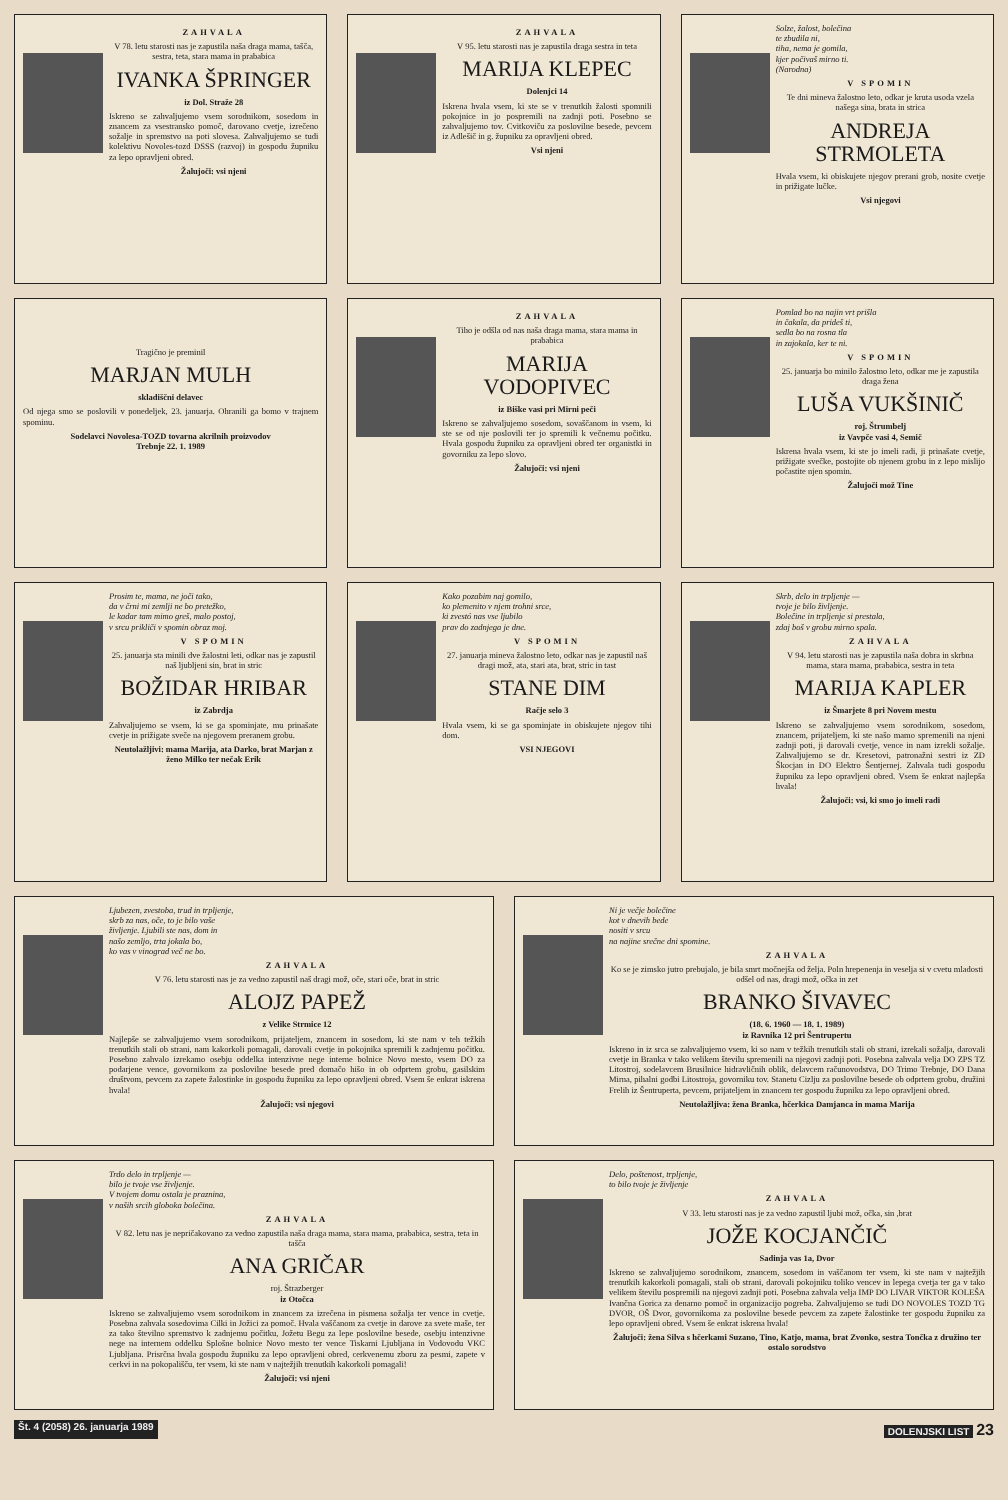ZAHVALA
V 78. letu starosti nas je zapustila naša draga mama, tašča, sestra, teta, stara mama in prababica
IVANKA ŠPRINGER
iz Dol. Straže 28
Iskreno se zahvaljujemo vsem sorodnikom, sosedom in znancem za vsestransko pomoč, darovano cvetje, izrečeno sožalje in spremstvo na poti slovesa. Zahvaljujemo se tudi kolektivu Novoles-tozd DSSS (razvoj) in gospodu župniku za lepo opravljeni obred.
Žalujoči: vsi njeni
ZAHVALA
V 95. letu starosti nas je zapustila draga sestra in teta
MARIJA KLEPEC
Dolenjci 14
Iskrena hvala vsem, ki ste se v trenutkih žalosti spomnili pokojnice in jo pospremili na zadnji poti. Posebno se zahvaljujemo tov. Cvitkoviču za poslovilne besede, pevcem iz Adlešič in g. župniku za opravljeni obred.
Vsi njeni
Solze, žalost, bolečina
te zbudila ni,
tiha, nema je gomila,
kjer počivaš mirno ti.
(Narodna)
V SPOMIN
Te dni mineva žalostno leto, odkar je kruta usoda vzela našega sina, brata in strica
ANDREJA STRMOLETA
Hvala vsem, ki obiskujete njegov prerani grob, nosite cvetje in prižigate lučke.
Vsi njegovi
Tragično je preminil
MARJAN MULH
skladiščni delavec
Od njega smo se poslovili v ponedeljek, 23. januarja. Ohranili ga bomo v trajnem spominu.
Sodelavci Novolesa-TOZD tovarna akrilnih proizvodov
Trebnje 22. 1. 1989
ZAHVALA
Tiho je odšla od nas naša draga mama, stara mama in prababica
MARIJA VODOPIVEC
iz Biške vasi pri Mirni peči
Iskreno se zahvaljujemo sosedom, sovaščanom in vsem, ki ste se od nje poslovili ter jo spremili k večnemu počitku. Hvala gospodu župniku za opravljeni obred ter organistki in govorniku za lepo slovo.
Žalujoči: vsi njeni
Pomlad bo na najin vrt prišla
in čakala, da prideš ti,
sedla bo na rosna tla
in zajokala, ker te ni.
V SPOMIN
25. januarja bo minilo žalostno leto, odkar me je zapustila draga žena
LUŠA VUKŠINIČ
roj. Štrumbelj
iz Vavpče vasi 4, Semič
Iskrena hvala vsem, ki ste jo imeli radi, ji prinašate cvetje, prižigate svečke, postojite ob njenem grobu in z lepo mislijo počastite njen spomin.
Žalujoči mož Tine
Prosim te, mama, ne joči tako,
da v črni mi zemlji ne bo pretežko,
le kadar tam mimo greš, malo postoj,
v srcu prikliči v spomin obraz moj.
V SPOMIN
25. januarja sta minili dve žalostni leti, odkar nas je zapustil naš ljubljeni sin, brat in stric
BOŽIDAR HRIBAR
iz Zabrdja
Zahvaljujemo se vsem, ki se ga spominjate, mu prinašate cvetje in prižigate sveče na njegovem preranem grobu.
Neutolažljivi: mama Marija, ata Darko, brat Marjan z ženo Milko ter nečak Erik
Kako pozabim naj gomilo,
ko plemenito v njem trohni srce,
ki zvestó nas vse ljubilo
prav do zadnjega je dne.
V SPOMIN
27. januarja mineva žalostno leto, odkar nas je zapustil naš dragi mož, ata, stari ata, brat, stric in tast
STANE DIM
Račje selo 3
Hvala vsem, ki se ga spominjate in obiskujete njegov tihi dom.
VSI NJEGOVI
Skrb, delo in trpljenje —
tvoje je bilo življenje.
Bolečine in trpljenje si prestala,
zdaj boš v grobu mirno spala.
ZAHVALA
V 94. letu starosti nas je zapustila naša dobra in skrbna mama, stara mama, prababica, sestra in teta
MARIJA KAPLER
iz Šmarjete 8 pri Novem mestu
Iskreno se zahvaljujemo vsem sorodnikom, sosedom, znancem, prijateljem, ki ste našo mamo spremenili na njeni zadnji poti, ji darovali cvetje, vence in nam izrekli sožalje. Zahvaljujemo se dr. Kresetovi, patronažni sestri iz ZD Škocjan in DO Elektro Šentjernej. Zahvala tudi gospodu župniku za lepo opravljeni obred. Vsem še enkrat najlepša hvala!
Žalujoči: vsi, ki smo jo imeli radi
Ljubezen, zvestoba, trud in trpljenje,
skrb za nas, oče, to je bilo vaše
življenje. Ljubili ste nas, dom in
našo zemljo, trta jokala bo,
ko vas v vinograd več ne bo.
ZAHVALA
V 76. letu starosti nas je za vedno zapustil naš dragi mož, oče, stari oče, brat in stric
ALOJZ PAPEŽ
z Velike Strmice 12
Najlepše se zahvaljujemo vsem sorodnikom, prijateljem, znancem in sosedom, ki ste nam v teh težkih trenutkih stali ob strani, nam kakorkoli pomagali, darovali cvetje in pokojnika spremili k zadnjemu počitku. Posebno zahvalo izrekamo osebju oddelka intenzivne nege interne bolnice Novo mesto, vsem DO za podarjene vence, govornikom za poslovilne besede pred domačo hišo in ob odprtem grobu, gasilskim društvom, pevcem za zapete žalostinke in gospodu župniku za lepo opravljeni obred. Vsem še enkrat iskrena hvala!
Žalujoči: vsi njegovi
Ni je večje bolečine
kot v dnevih bede
nositi v srcu
na najine srečne dni spomine.
ZAHVALA
Ko se je zimsko jutro prebujalo, je bila smrt močnejša od želja. Poln hrepenenja in veselja si v cvetu mladosti odšel od nas, dragi mož, očka in zet
BRANKO ŠIVAVEC
(18. 6. 1960 — 18. 1. 1989)
iz Ravnika 12 pri Šentrupertu
Iskreno in iz srca se zahvaljujemo vsem, ki so nam v težkih trenutkih stali ob strani, izrekali sožalja, darovali cvetje in Branka v tako velikem številu spremenili na njegovi zadnji poti. Posebna zahvala velja DO ZPS TZ Litostroj, sodelavcem Brusilnice hidravličnih oblik, delavcem računovodstva, DO Trimo Trebnje, DO Dana Mirna, pihalni godbi Litostroja, govorniku tov. Stanetu Cizlju za poslovilne besede ob odprtem grobu, družini Frelih iz Šentruperta, pevcem, prijateljem in znancem ter gospodu župniku za lepo opravljeni obred.
Neutolažljiva: žena Branka, hčerkica Damjanca in mama Marija
Trdo delo in trpljenje —
bilo je tvoje vse življenje.
V tvojem domu ostala je praznina,
v naših srcih globoka bolečina.
ZAHVALA
V 82. letu nas je nepričakovano za vedno zapustila naša draga mama, stara mama, prababica, sestra, teta in tašča
ANA GRIČAR
roj. Štrazberger
iz Otočca
Iskreno se zahvaljujemo vsem sorodnikom in znancem za izrečena in pismena sožalja ter vence in cvetje. Posebna zahvala sosedovima Cilki in Jožici za pomoč. Hvala vaščanom za cvetje in darove za svete maše, ter za tako številno spremstvo k zadnjemu počitku, Jožetu Begu za lepe poslovilne besede, osebju intenzivne nege na internem oddelku Splošne bolnice Novo mesto ter vence Tiskarni Ljubljana in Vodovodu VKC Ljubljana. Prisrčna hvala gospodu župniku za lepo opravljeni obred, cerkvenemu zboru za pesmi, zapete v cerkvi in na pokopališču, ter vsem, ki ste nam v najtežjih trenutkih kakorkoli pomagali!
Žalujoči: vsi njeni
Delo, poštenost, trpljenje,
to bilo tvoje je življenje
ZAHVALA
V 33. letu starosti nas je za vedno zapustil ljubi mož, očka, sin ,brat
JOŽE KOCJANČIČ
Sadinja vas 1a, Dvor
Iskreno se zahvaljujemo sorodnikom, znancem, sosedom in vaščanom ter vsem, ki ste nam v najtežjih trenutkih kakorkoli pomagali, stali ob strani, darovali pokojniku toliko vencev in lepega cvetja ter ga v tako velikem številu pospremili na njegovi zadnji poti. Posebna zahvala velja IMP DO LIVAR VIKTOR KOLEŠA Ivančna Gorica za denarno pomoč in organizacijo pogreba. Zahvaljujemo se tudi DO NOVOLES TOZD TG DVOR, OŠ Dvor, govornikoma za poslovilne besede pevcem za zapete žalostinke ter gospodu župniku za lepo opravljeni obred. Vsem še enkrat iskrena hvala!
Žalujoči: žena Silva s hčerkami Suzano, Tino, Katjo, mama, brat Zvonko, sestra Tončka z družino ter ostalo sorodstvo
Št. 4 (2058) 26. januarja 1989 DOLENJSKI LIST 23